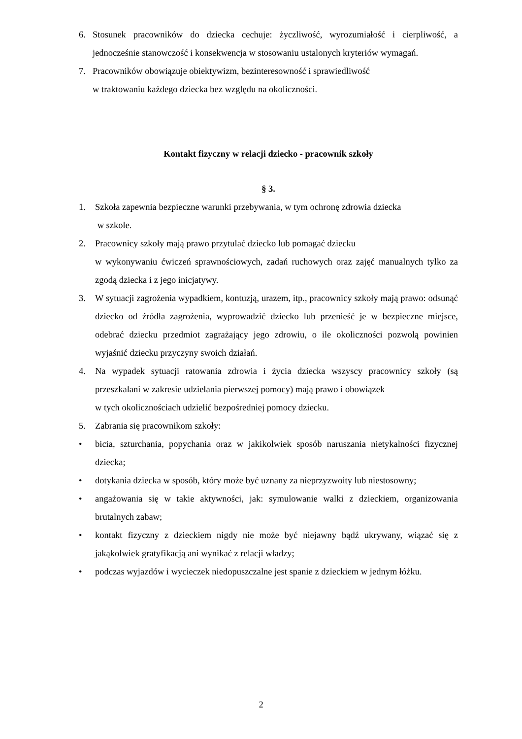6. Stosunek pracowników do dziecka cechuje: życzliwość, wyrozumiałość i cierpliwość, a jednocześnie stanowczość i konsekwencja w stosowaniu ustalonych kryteriów wymagań.
7. Pracowników obowiązuje obiektywizm, bezinteresowność i sprawiedliwość
w traktowaniu każdego dziecka bez względu na okoliczności.
Kontakt fizyczny w relacji dziecko - pracownik szkoły
§ 3.
1. Szkoła zapewnia bezpieczne warunki przebywania, w tym ochronę zdrowia dziecka
w szkole.
2. Pracownicy szkoły mają prawo przytulać dziecko lub pomagać dziecku
w wykonywaniu ćwiczeń sprawnościowych, zadań ruchowych oraz zajęć manualnych tylko za zgodą dziecka i z jego inicjatywy.
3. W sytuacji zagrożenia wypadkiem, kontuzją, urazem, itp., pracownicy szkoły mają prawo: odsunąć dziecko od źródła zagrożenia, wyprowadzić dziecko lub przenieść je w bezpieczne miejsce, odebrać dziecku przedmiot zagrażający jego zdrowiu, o ile okoliczności pozwolą powinien wyjaśnić dziecku przyczyny swoich działań.
4. Na wypadek sytuacji ratowania zdrowia i życia dziecka wszyscy pracownicy szkoły (są przeszkalani w zakresie udzielania pierwszej pomocy) mają prawo i obowiązek
w tych okolicznościach udzielić bezpośredniej pomocy dziecku.
5. Zabrania się pracownikom szkoły:
• bicia, szturchania, popychania oraz w jakikolwiek sposób naruszania nietykalności fizycznej dziecka;
• dotykania dziecka w sposób, który może być uznany za nieprzyzwoity lub niestosowny;
• angażowania się w takie aktywności, jak: symulowanie walki z dzieckiem, organizowania brutalnych zabaw;
• kontakt fizyczny z dzieckiem nigdy nie może być niejawny bądź ukrywany, wiązać się z jakąkolwiek gratyfikacją ani wynikać z relacji władzy;
• podczas wyjazdów i wycieczek niedopuszczalne jest spanie z dzieckiem w jednym łóżku.
2